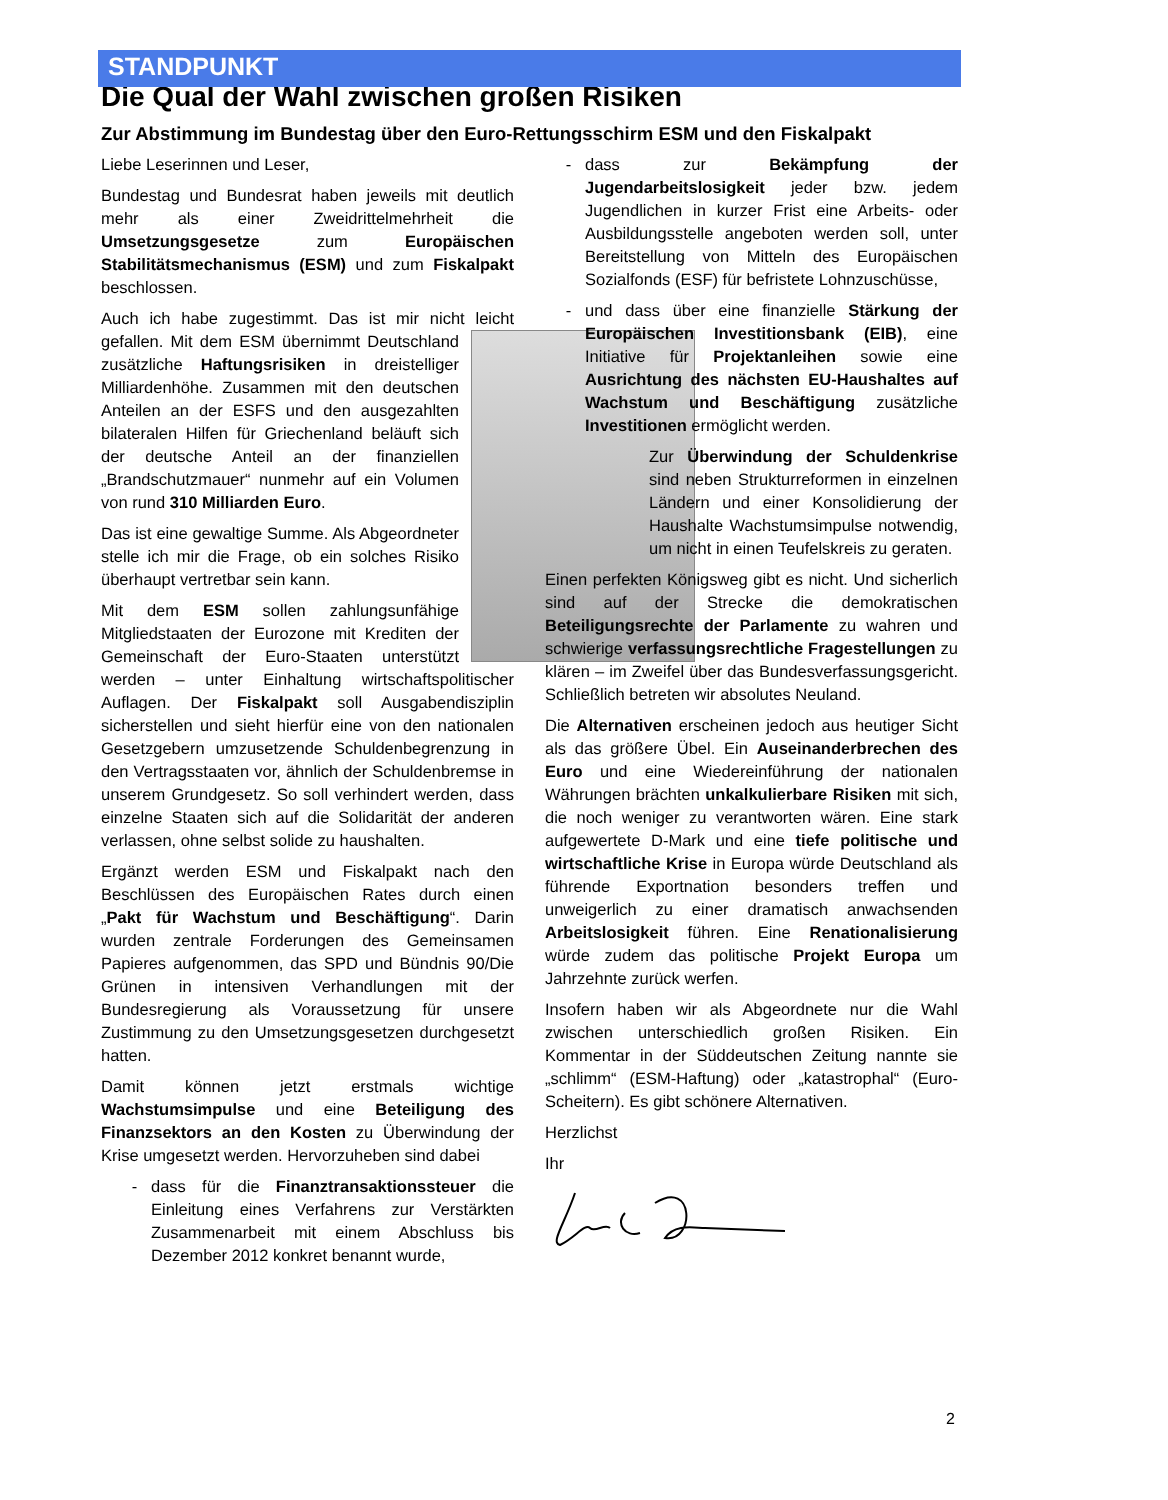STANDPUNKT
Die Qual der Wahl zwischen großen Risiken
Zur Abstimmung im Bundestag über den Euro-Rettungsschirm ESM und den Fiskalpakt
Liebe Leserinnen und Leser,
Bundestag und Bundesrat haben jeweils mit deutlich mehr als einer Zweidrittelmehrheit die Umsetzungsgesetze zum Europäischen Stabilitätsmechanismus (ESM) und zum Fiskalpakt beschlossen.
Auch ich habe zugestimmt. Das ist mir nicht leicht gefallen. Mit dem ESM übernimmt Deutschland zusätzliche Haftungsrisiken in dreistelliger Milliardenhöhe. Zusammen mit den deutschen Anteilen an der ESFS und den ausgezahlten bilateralen Hilfen für Griechenland beläuft sich der deutsche Anteil an der finanziellen „Brandschutzmauer“ nunmehr auf ein Volumen von rund 310 Milliarden Euro.
Das ist eine gewaltige Summe. Als Abgeordneter stelle ich mir die Frage, ob ein solches Risiko überhaupt vertretbar sein kann.
Mit dem ESM sollen zahlungsunfähige Mitgliedstaaten der Eurozone mit Krediten der Gemeinschaft der Euro-Staaten unterstützt werden – unter Einhaltung wirtschaftspolitischer Auflagen. Der Fiskalpakt soll Ausgabendisziplin sicherstellen und sieht hierfür eine von den nationalen Gesetzgebern umzusetzende Schuldenbegrenzung in den Vertragsstaaten vor, ähnlich der Schuldenbremse in unserem Grundgesetz. So soll verhindert werden, dass einzelne Staaten sich auf die Solidarität der anderen verlassen, ohne selbst solide zu haushalten.
Ergänzt werden ESM und Fiskalpakt nach den Beschlüssen des Europäischen Rates durch einen „Pakt für Wachstum und Beschäftigung“. Darin wurden zentrale Forderungen des Gemeinsamen Papieres aufgenommen, das SPD und Bündnis 90/Die Grünen in intensiven Verhandlungen mit der Bundesregierung als Voraussetzung für unsere Zustimmung zu den Umsetzungsgesetzen durchgesetzt hatten.
Damit können jetzt erstmals wichtige Wachstumsimpulse und eine Beteiligung des Finanzsektors an den Kosten zu Überwindung der Krise umgesetzt werden. Hervorzuheben sind dabei
dass für die Finanztransaktionssteuer die Einleitung eines Verfahrens zur Verstärkten Zusammenarbeit mit einem Abschluss bis Dezember 2012 konkret benannt wurde,
dass zur Bekämpfung der Jugendarbeitslosigkeit jeder bzw. jedem Jugendlichen in kurzer Frist eine Arbeits- oder Ausbildungsstelle angeboten werden soll, unter Bereitstellung von Mitteln des Europäischen Sozialfonds (ESF) für befristete Lohnzuschüsse,
und dass über eine finanzielle Stärkung der Europäischen Investitionsbank (EIB), eine Initiative für Projektanleihen sowie eine Ausrichtung des nächsten EU-Haushaltes auf Wachstum und Beschäftigung zusätzliche Investitionen ermöglicht werden.
Zur Überwindung der Schuldenkrise sind neben Strukturreformen in einzelnen Ländern und einer Konsolidierung der Haushalte Wachstumsimpulse notwendig, um nicht in einen Teufelskreis zu geraten.
Einen perfekten Königsweg gibt es nicht. Und sicherlich sind auf der Strecke die demokratischen Beteiligungsrechte der Parlamente zu wahren und schwierige verfassungsrechtliche Fragestellungen zu klären – im Zweifel über das Bundesverfassungsgericht. Schließlich betreten wir absolutes Neuland.
Die Alternativen erscheinen jedoch aus heutiger Sicht als das größere Übel. Ein Auseinanderbrechen des Euro und eine Wiedereinführung der nationalen Währungen brächten unkalkulierbare Risiken mit sich, die noch weniger zu verantworten wären. Eine stark aufgewertete D-Mark und eine tiefe politische und wirtschaftliche Krise in Europa würde Deutschland als führende Exportnation besonders treffen und unweigerlich zu einer dramatisch anwachsenden Arbeitslosigkeit führen. Eine Renationalisierung würde zudem das politische Projekt Europa um Jahrzehnte zurück werfen.
Insofern haben wir als Abgeordnete nur die Wahl zwischen unterschiedlich großen Risiken. Ein Kommentar in der Süddeutschen Zeitung nannte sie „schlimm“ (ESM-Haftung) oder „katastrophal“ (Euro-Scheitern). Es gibt schönere Alternativen.
Herzlichst
Ihr
2